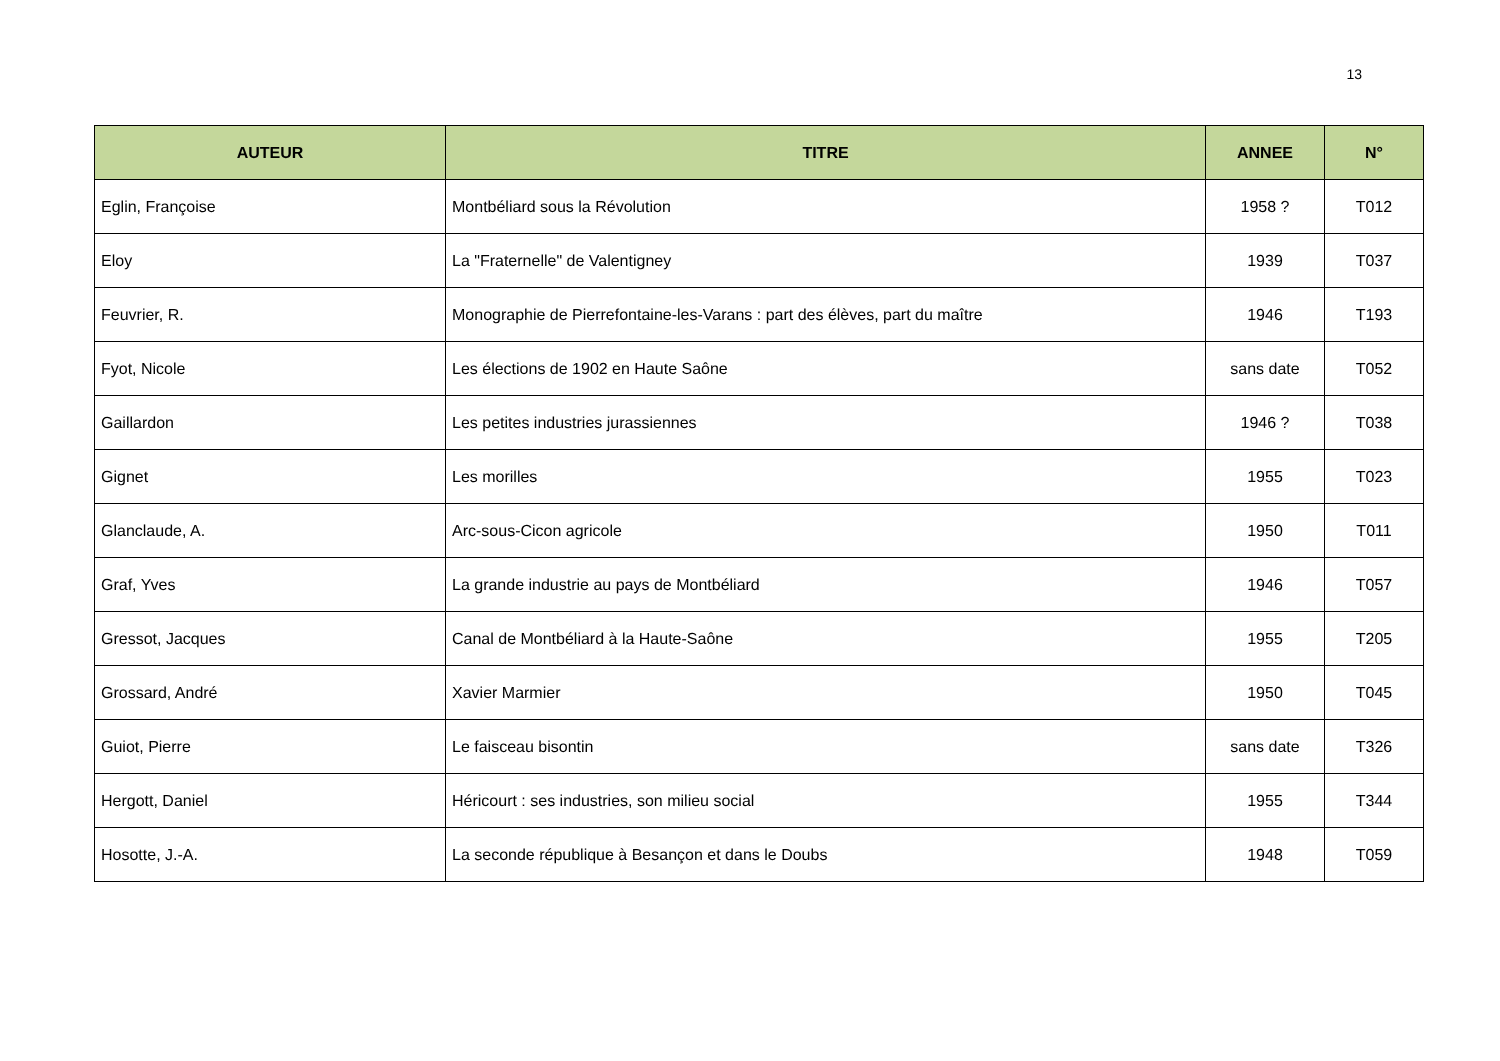13
| AUTEUR | TITRE | ANNEE | N° |
| --- | --- | --- | --- |
| Eglin, Françoise | Montbéliard sous la Révolution | 1958 ? | T012 |
| Eloy | La "Fraternelle" de Valentigney | 1939 | T037 |
| Feuvrier, R. | Monographie de Pierrefontaine-les-Varans : part des élèves, part du maître | 1946 | T193 |
| Fyot, Nicole | Les élections de 1902 en Haute Saône | sans date | T052 |
| Gaillardon | Les petites industries jurassiennes | 1946 ? | T038 |
| Gignet | Les morilles | 1955 | T023 |
| Glanclaude, A. | Arc-sous-Cicon agricole | 1950 | T011 |
| Graf, Yves | La grande industrie au pays de Montbéliard | 1946 | T057 |
| Gressot, Jacques | Canal de Montbéliard à la Haute-Saône | 1955 | T205 |
| Grossard, André | Xavier Marmier | 1950 | T045 |
| Guiot, Pierre | Le faisceau bisontin | sans date | T326 |
| Hergott, Daniel | Héricourt : ses industries, son milieu social | 1955 | T344 |
| Hosotte, J.-A. | La seconde république à Besançon et dans le Doubs | 1948 | T059 |